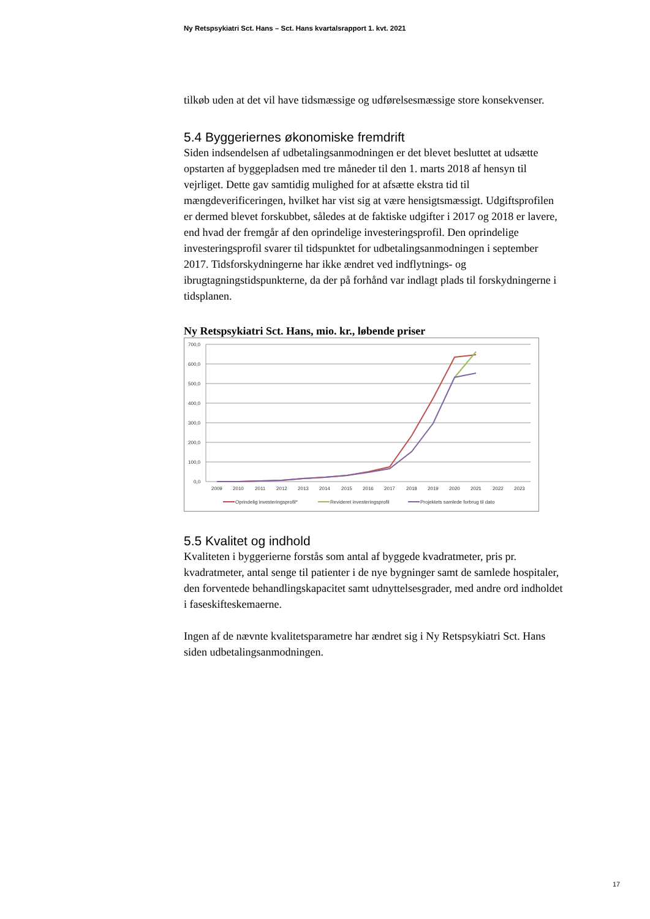Ny Retspsykiatri Sct. Hans – Sct. Hans kvartalsrapport 1. kvt. 2021
tilkøb uden at det vil have tidsmæssige og udførelsesmæssige store konsekvenser.
5.4 Byggeriernes økonomiske fremdrift
Siden indsendelsen af udbetalingsanmodningen er det blevet besluttet at udsætte opstarten af byggepladsen med tre måneder til den 1. marts 2018 af hensyn til vejrliget. Dette gav samtidig mulighed for at afsætte ekstra tid til mængdeverificeringen, hvilket har vist sig at være hensigtsmæssigt. Udgiftsprofilen er dermed blevet forskubbet, således at de faktiske udgifter i 2017 og 2018 er lavere, end hvad der fremgår af den oprindelige investeringsprofil. Den oprindelige investeringsprofil svarer til tidspunktet for udbetalingsanmodningen i september 2017. Tidsforskydningerne har ikke ændret ved indflytnings- og ibrugtagningstidspunkterne, da der på forhånd var indlagt plads til forskydningerne i tidsplanen.
Ny Retspsykiatri Sct. Hans, mio. kr., løbende priser
700,0
600,0
500,0
400,0
300,0
200,0
100,0
0,0
2009
2010
2011
2012
2013
2014
2015
2016
2017
2018
2019
2020
2021
2022
2023
Oprindelig investeringsprofil*
Revideret investeringsprofil
Projektets samlede forbrug til dato
5.5 Kvalitet og indhold
Kvaliteten i byggerierne forstås som antal af byggede kvadratmeter, pris pr. kvadratmeter, antal senge til patienter i de nye bygninger samt de samlede hospitaler, den forventede behandlingskapacitet samt udnyttelsesgrader, med andre ord indholdet i faseskifteskemaerne.
Ingen af de nævnte kvalitetsparametre har ændret sig i Ny Retspsykiatri Sct. Hans siden udbetalingsanmodningen.
17